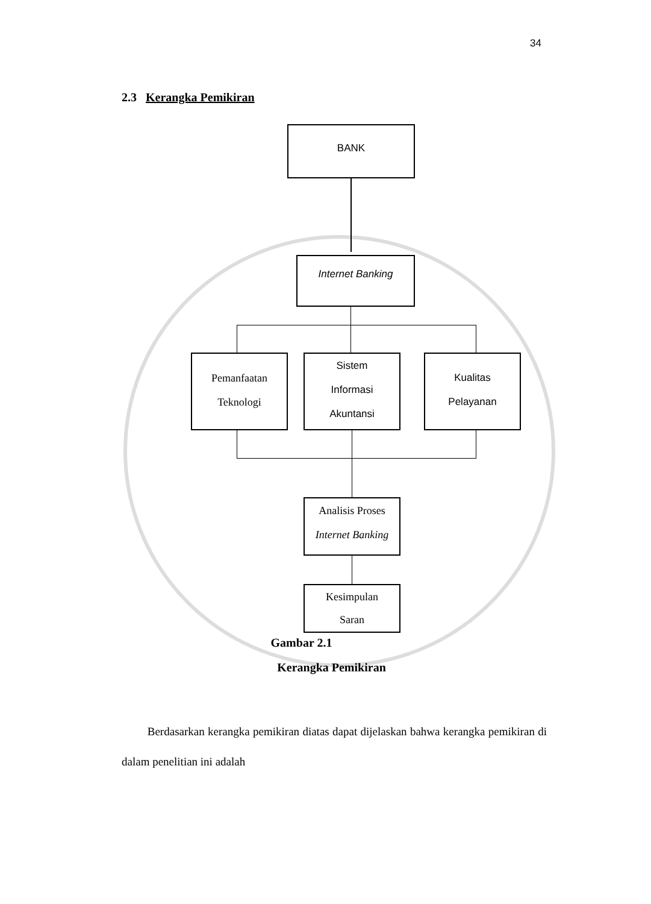34
2.3 Kerangka Pemikiran
BANK
Internet Banking
Pemanfaatan
Teknologi
Sistem
Informasi
Akuntansi
Kualitas
Pelayanan
Analisis Proses
Internet Banking
Kesimpulan
Saran
Gambar 2.1
Kerangka Pemikiran
Berdasarkan kerangka pemikiran diatas dapat dijelaskan bahwa kerangka pemikiran di dalam penelitian ini adalah